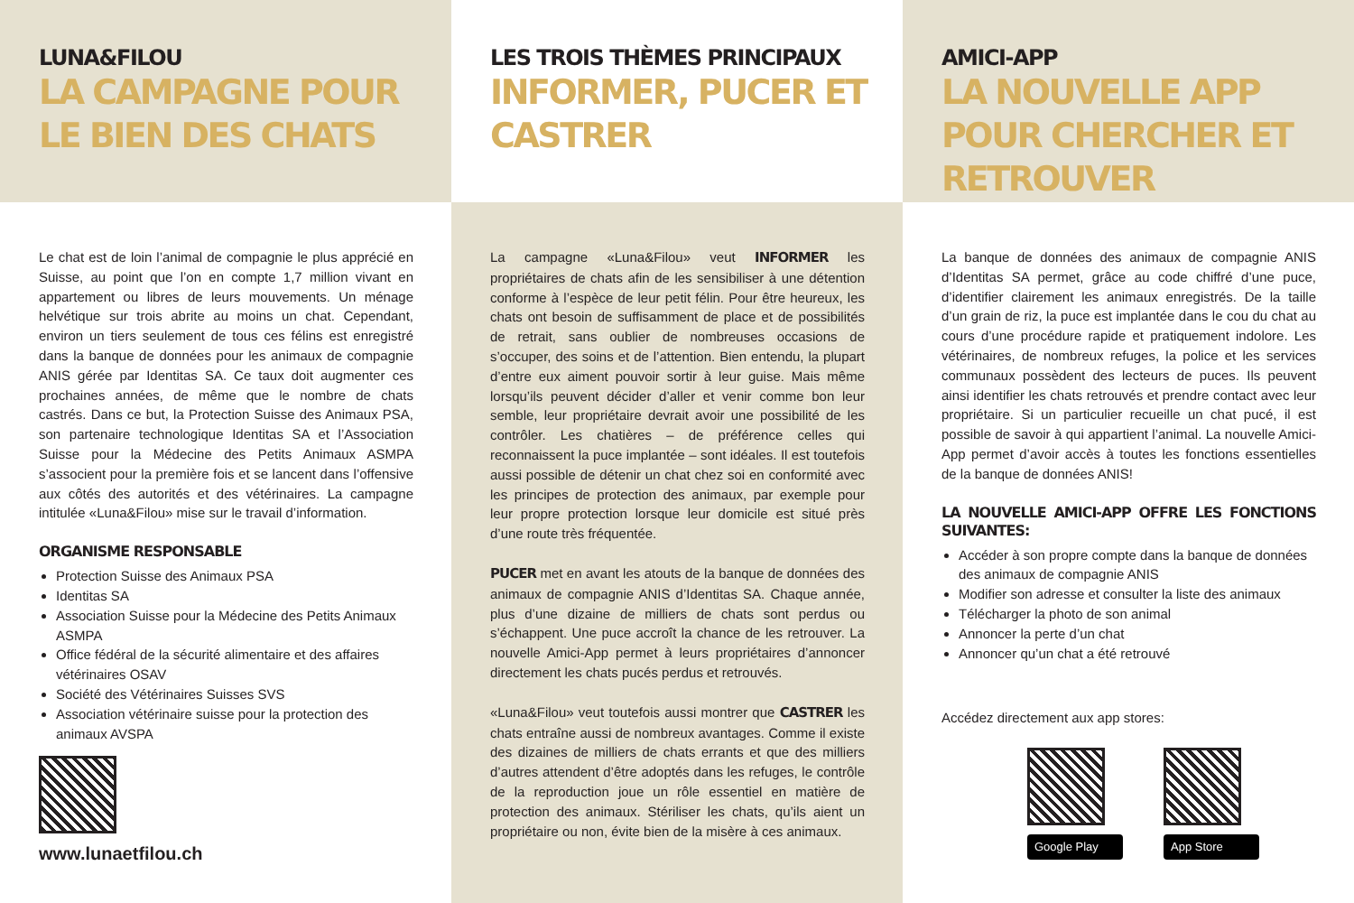LUNA&FILOU
LA CAMPAGNE POUR LE BIEN DES CHATS
Le chat est de loin l’animal de compagnie le plus apprécié en Suisse, au point que l’on en compte 1,7 million vivant en appartement ou libres de leurs mouvements. Un ménage helvétique sur trois abrite au moins un chat. Cependant, environ un tiers seulement de tous ces félins est enregistré dans la banque de données pour les animaux de compagnie ANIS gérée par Identitas SA. Ce taux doit augmenter ces prochaines années, de même que le nombre de chats castrés. Dans ce but, la Protection Suisse des Animaux PSA, son partenaire technologique Identitas SA et l’Association Suisse pour la Médecine des Petits Animaux ASMPA s’associent pour la première fois et se lancent dans l’offensive aux côtés des autorités et des vétérinaires. La campagne intitulée «Luna&Filou» mise sur le travail d’information.
ORGANISME RESPONSABLE
Protection Suisse des Animaux PSA
Identitas SA
Association Suisse pour la Médecine des Petits Animaux ASMPA
Office fédéral de la sécurité alimentaire et des affaires vétérinaires OSAV
Société des Vétérinaires Suisses SVS
Association vétérinaire suisse pour la protection des animaux AVSPA
www.lunaetfilou.ch
LES TROIS THÈMES PRINCIPAUX
INFORMER, PUCER ET CASTRER
La campagne «Luna&Filou» veut INFORMER les propriétaires de chats afin de les sensibiliser à une détention conforme à l’espèce de leur petit félin. Pour être heureux, les chats ont besoin de suffisamment de place et de possibilités de retrait, sans oublier de nombreuses occasions de s’occuper, des soins et de l’attention. Bien entendu, la plupart d’entre eux aiment pouvoir sortir à leur guise. Mais même lorsqu’ils peuvent décider d’aller et venir comme bon leur semble, leur propriétaire devrait avoir une possibilité de les contrôler. Les chatières – de préférence celles qui reconnaissent la puce implantée – sont idéales. Il est toutefois aussi possible de détenir un chat chez soi en conformité avec les principes de protection des animaux, par exemple pour leur propre protection lorsque leur domicile est situé près d’une route très fréquentée.
PUCER met en avant les atouts de la banque de données des animaux de compagnie ANIS d’Identitas SA. Chaque année, plus d’une dizaine de milliers de chats sont perdus ou s’échappent. Une puce accroît la chance de les retrouver. La nouvelle Amici-App permet à leurs propriétaires d’annoncer directement les chats pucés perdus et retrouvés.
«Luna&Filou» veut toutefois aussi montrer que CASTRER les chats entraîne aussi de nombreux avantages. Comme il existe des dizaines de milliers de chats errants et que des milliers d’autres attendent d’être adoptés dans les refuges, le contrôle de la reproduction joue un rôle essentiel en matière de protection des animaux. Stériliser les chats, qu’ils aient un propriétaire ou non, évite bien de la misère à ces animaux.
AMICI-APP
LA NOUVELLE APP POUR CHERCHER ET RETROUVER
La banque de données des animaux de compagnie ANIS d’Identitas SA permet, grâce au code chiffré d’une puce, d’identifier clairement les animaux enregistrés. De la taille d’un grain de riz, la puce est implantée dans le cou du chat au cours d’une procédure rapide et pratiquement indolore. Les vétérinaires, de nombreux refuges, la police et les services communaux possèdent des lecteurs de puces. Ils peuvent ainsi identifier les chats retrouvés et prendre contact avec leur propriétaire. Si un particulier recueille un chat pucé, il est possible de savoir à qui appartient l’animal. La nouvelle Amici-App permet d’avoir accès à toutes les fonctions essentielles de la banque de données ANIS!
LA NOUVELLE AMICI-APP OFFRE LES FONCTIONS SUIVANTES:
Accéder à son propre compte dans la banque de données des animaux de compagnie ANIS
Modifier son adresse et consulter la liste des animaux
Télécharger la photo de son animal
Annoncer la perte d’un chat
Annoncer qu’un chat a été retrouvé
Accédez directement aux app stores:
Google Play App Store